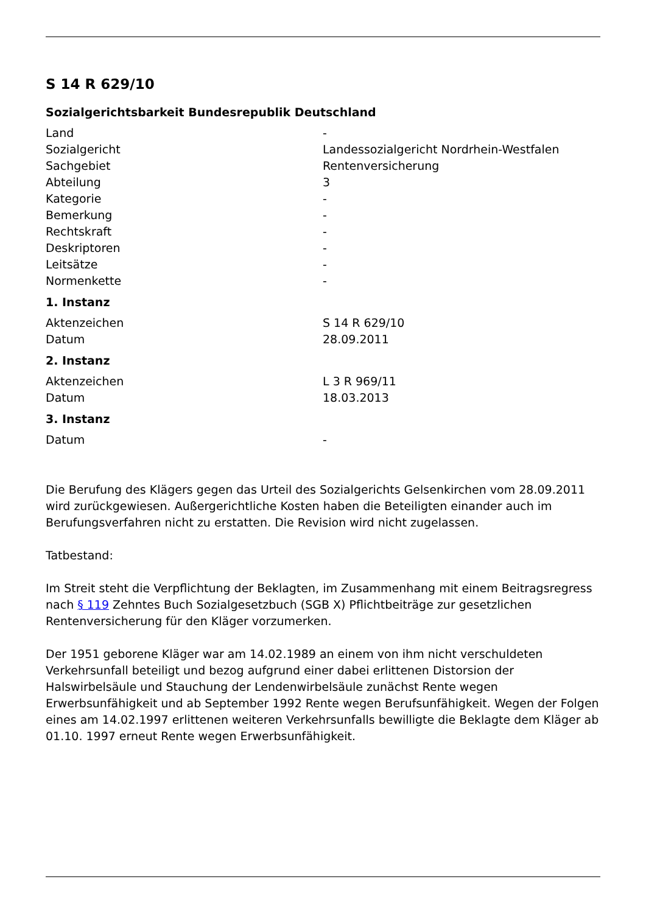S 14 R 629/10
Sozialgerichtsbarkeit Bundesrepublik Deutschland
| Land | - |
| Sozialgericht | Landessozialgericht Nordrhein-Westfalen |
| Sachgebiet | Rentenversicherung |
| Abteilung | 3 |
| Kategorie | - |
| Bemerkung | - |
| Rechtskraft | - |
| Deskriptoren | - |
| Leitsätze | - |
| Normenkette | - |
1. Instanz
| Aktenzeichen | S 14 R 629/10 |
| Datum | 28.09.2011 |
2. Instanz
| Aktenzeichen | L 3 R 969/11 |
| Datum | 18.03.2013 |
3. Instanz
| Datum | - |
Die Berufung des Klägers gegen das Urteil des Sozialgerichts Gelsenkirchen vom 28.09.2011 wird zurückgewiesen. Außergerichtliche Kosten haben die Beteiligten einander auch im Berufungsverfahren nicht zu erstatten. Die Revision wird nicht zugelassen.
Tatbestand:
Im Streit steht die Verpflichtung der Beklagten, im Zusammenhang mit einem Beitragsregress nach § 119 Zehntes Buch Sozialgesetzbuch (SGB X) Pflichtbeiträge zur gesetzlichen Rentenversicherung für den Kläger vorzumerken.
Der 1951 geborene Kläger war am 14.02.1989 an einem von ihm nicht verschuldeten Verkehrsunfall beteiligt und bezog aufgrund einer dabei erlittenen Distorsion der Halswirbelsäule und Stauchung der Lendenwirbelsäule zunächst Rente wegen Erwerbsunfähigkeit und ab September 1992 Rente wegen Berufsunfähigkeit. Wegen der Folgen eines am 14.02.1997 erlittenen weiteren Verkehrsunfalls bewilligte die Beklagte dem Kläger ab 01.10. 1997 erneut Rente wegen Erwerbsunfähigkeit.